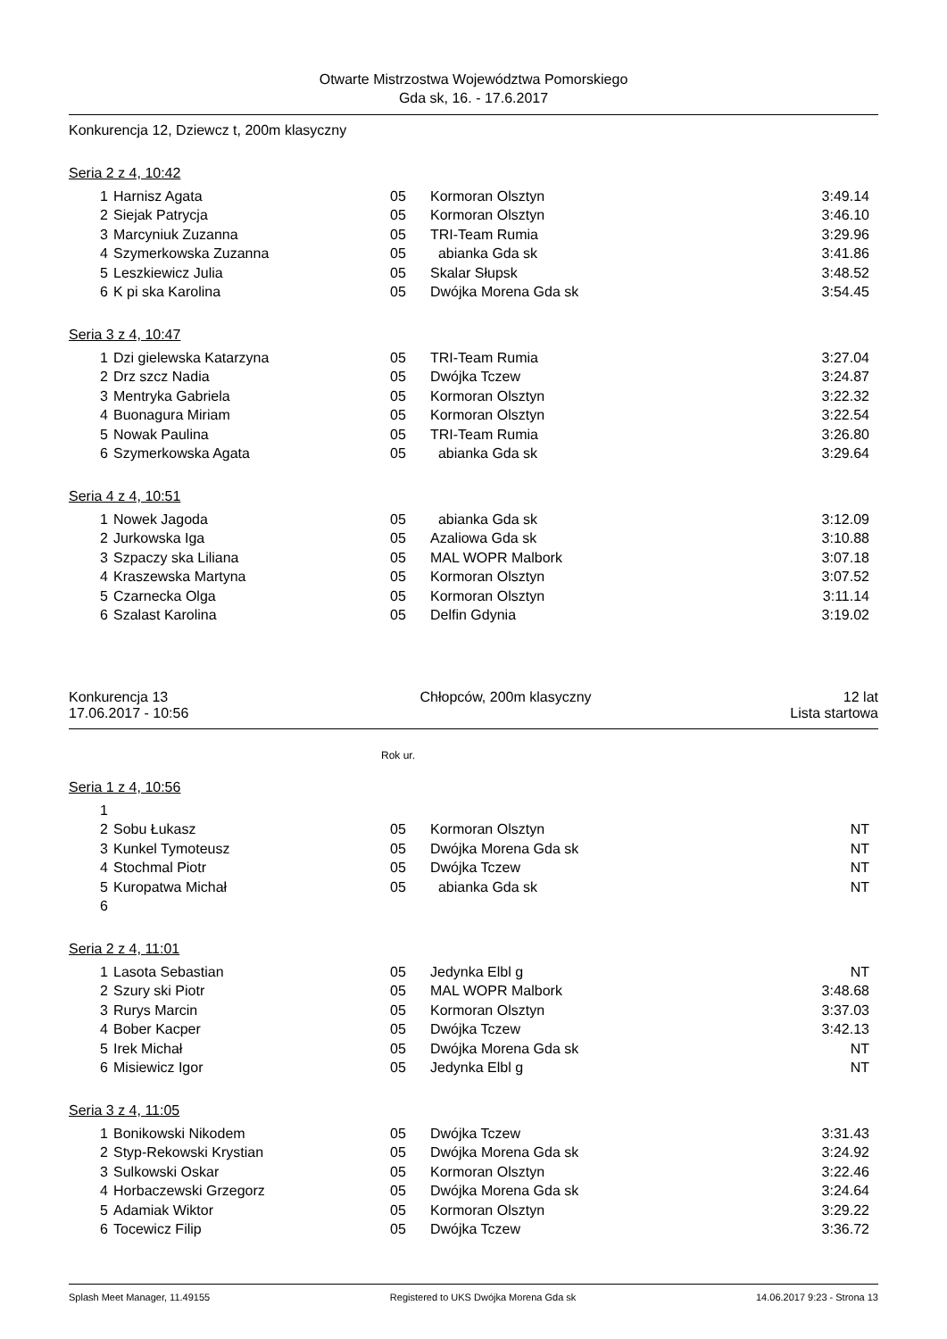Otwarte Mistrzostwa Województwa Pomorskiego
Gda sk, 16. - 17.6.2017
Konkurencja 12, Dziewcz t, 200m klasyczny
Seria 2 z 4, 10:42
| 1 | Harnisz Agata | 05 | Kormoran Olsztyn | 3:49.14 |
| 2 | Siejak Patrycja | 05 | Kormoran Olsztyn | 3:46.10 |
| 3 | Marcyniuk Zuzanna | 05 | TRI-Team Rumia | 3:29.96 |
| 4 | Szymerkowska Zuzanna | 05 | abianka Gda sk | 3:41.86 |
| 5 | Leszkiewicz Julia | 05 | Skalar Słupsk | 3:48.52 |
| 6 | K pi ska Karolina | 05 | Dwójka Morena Gda sk | 3:54.45 |
Seria 3 z 4, 10:47
| 1 | Dzi gielewska Katarzyna | 05 | TRI-Team Rumia | 3:27.04 |
| 2 | Drz szcz Nadia | 05 | Dwójka Tczew | 3:24.87 |
| 3 | Mentryka Gabriela | 05 | Kormoran Olsztyn | 3:22.32 |
| 4 | Buonagura Miriam | 05 | Kormoran Olsztyn | 3:22.54 |
| 5 | Nowak Paulina | 05 | TRI-Team Rumia | 3:26.80 |
| 6 | Szymerkowska Agata | 05 | abianka Gda sk | 3:29.64 |
Seria 4 z 4, 10:51
| 1 | Nowek Jagoda | 05 | abianka Gda sk | 3:12.09 |
| 2 | Jurkowska Iga | 05 | Azaliowa Gda sk | 3:10.88 |
| 3 | Szpaczy ska Liliana | 05 | MAL WOPR Malbork | 3:07.18 |
| 4 | Kraszewska Martyna | 05 | Kormoran Olsztyn | 3:07.52 |
| 5 | Czarnecka Olga | 05 | Kormoran Olsztyn | 3:11.14 |
| 6 | Szalast Karolina | 05 | Delfin Gdynia | 3:19.02 |
Konkurencja 13 Chłopców, 200m klasyczny 12 lat
17.06.2017 - 10:56 Lista startowa
Rok ur.
Seria 1 z 4, 10:56
| 1 | | | | |
| 2 | Sobu Łukasz | 05 | Kormoran Olsztyn | NT |
| 3 | Kunkel Tymoteusz | 05 | Dwójka Morena Gda sk | NT |
| 4 | Stochmal Piotr | 05 | Dwójka Tczew | NT |
| 5 | Kuropatwa Michał | 05 | abianka Gda sk | NT |
| 6 | | | | |
Seria 2 z 4, 11:01
| 1 | Lasota Sebastian | 05 | Jedynka Elbl g | NT |
| 2 | Szury ski Piotr | 05 | MAL WOPR Malbork | 3:48.68 |
| 3 | Rurys Marcin | 05 | Kormoran Olsztyn | 3:37.03 |
| 4 | Bober Kacper | 05 | Dwójka Tczew | 3:42.13 |
| 5 | Irek Michał | 05 | Dwójka Morena Gda sk | NT |
| 6 | Misiewicz Igor | 05 | Jedynka Elbl g | NT |
Seria 3 z 4, 11:05
| 1 | Bonikowski Nikodem | 05 | Dwójka Tczew | 3:31.43 |
| 2 | Styp-Rekowski Krystian | 05 | Dwójka Morena Gda sk | 3:24.92 |
| 3 | Sulkowski Oskar | 05 | Kormoran Olsztyn | 3:22.46 |
| 4 | Horbaczewski Grzegorz | 05 | Dwójka Morena Gda sk | 3:24.64 |
| 5 | Adamiak Wiktor | 05 | Kormoran Olsztyn | 3:29.22 |
| 6 | Tocewicz Filip | 05 | Dwójka Tczew | 3:36.72 |
Splash Meet Manager, 11.49155 Registered to UKS Dwójka Morena Gda sk 14.06.2017 9:23 - Strona 13